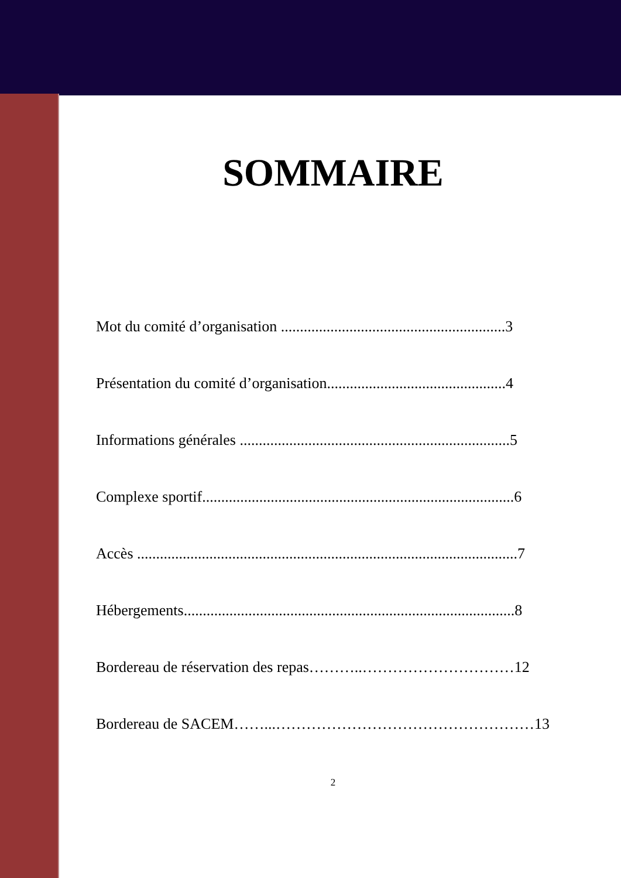SOMMAIRE
Mot du comité d’organisation ...........................................................3
Présentation du comité d’organisation...............................................4
Informations générales .......................................................................5
Complexe sportif..................................................................................6
Accès ....................................................................................................7
Hébergements.......................................................................................8
Bordereau de réservation des repas………..…………………………12
Bordereau de SACEM……...……………………………………………13
2